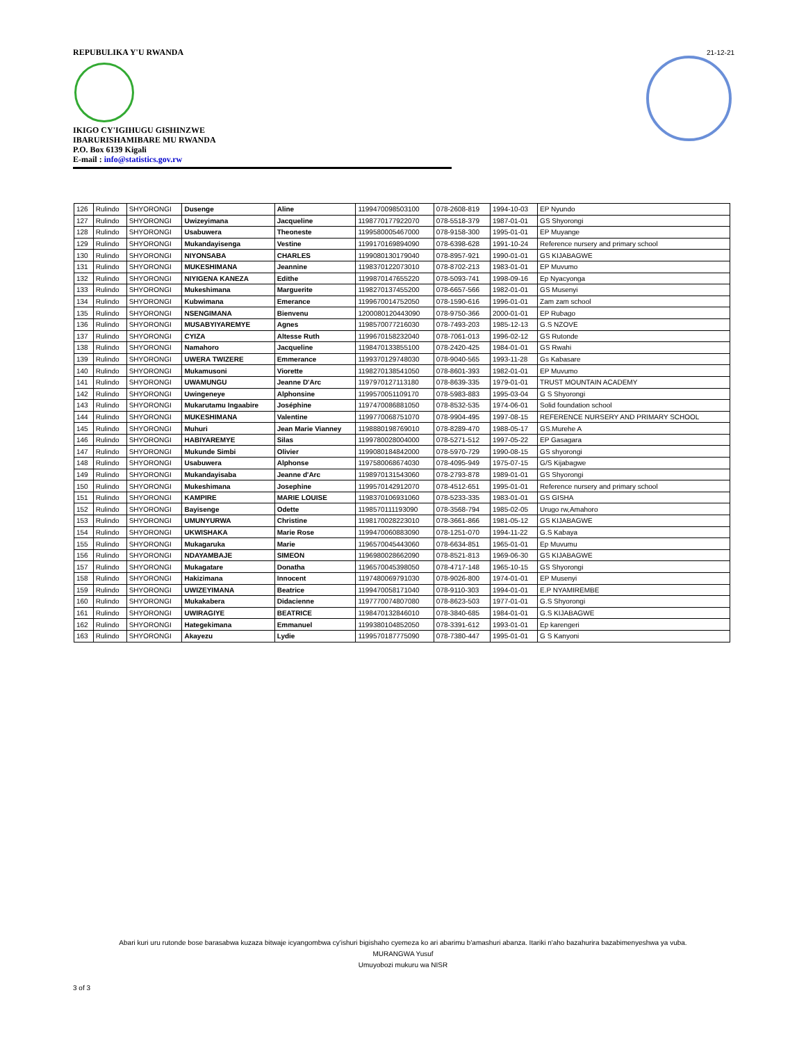REPUBULIKA Y'U RWANDA
IKIGO CY'IGIHUGU GISHINZWE
IBARURISHAMIBARE MU RWANDA
P.O. Box 6139 Kigali
E-mail : info@statistics.gov.rw
21-12-21
| 126 | Rulindo | SHYORONGI | Dusenge | Aline | 1199470098503100 | 078-2608-819 | 1994-10-03 | EP Nyundo |
| 127 | Rulindo | SHYORONGI | Uwizeyimana | Jacqueline | 1198770177922070 | 078-5518-379 | 1987-01-01 | GS Shyorongi |
| 128 | Rulindo | SHYORONGI | Usabuwera | Theoneste | 1199580005467000 | 078-9158-300 | 1995-01-01 | EP Muyange |
| 129 | Rulindo | SHYORONGI | Mukandayisenga | Vestine | 1199170169894090 | 078-6398-628 | 1991-10-24 | Reference nursery and primary school |
| 130 | Rulindo | SHYORONGI | NIYONSABA | CHARLES | 1199080130179040 | 078-8957-921 | 1990-01-01 | GS KIJABAGWE |
| 131 | Rulindo | SHYORONGI | MUKESHIMANA | Jeannine | 1198370122073010 | 078-8702-213 | 1983-01-01 | EP Muvumo |
| 132 | Rulindo | SHYORONGI | NIYIGENA KANEZA | Edithe | 1199870147655220 | 078-5093-741 | 1998-09-16 | Ep Nyacyonga |
| 133 | Rulindo | SHYORONGI | Mukeshimana | Marguerite | 1198270137455200 | 078-6657-566 | 1982-01-01 | GS Musenyi |
| 134 | Rulindo | SHYORONGI | Kubwimana | Emerance | 1199670014752050 | 078-1590-616 | 1996-01-01 | Zam zam school |
| 135 | Rulindo | SHYORONGI | NSENGIMANA | Bienvenu | 1200080120443090 | 078-9750-366 | 2000-01-01 | EP Rubago |
| 136 | Rulindo | SHYORONGI | MUSABYIYAREMYE | Agnes | 1198570077216030 | 078-7493-203 | 1985-12-13 | G.S NZOVE |
| 137 | Rulindo | SHYORONGI | CYIZA | Altesse Ruth | 1199670158232040 | 078-7061-013 | 1996-02-12 | GS Rutonde |
| 138 | Rulindo | SHYORONGI | Namahoro | Jacqueline | 1198470133855100 | 078-2420-425 | 1984-01-01 | GS Rwahi |
| 139 | Rulindo | SHYORONGI | UWERA TWIZERE | Emmerance | 1199370129748030 | 078-9040-565 | 1993-11-28 | Gs Kabasare |
| 140 | Rulindo | SHYORONGI | Mukamusoni | Viorette | 1198270138541050 | 078-8601-393 | 1982-01-01 | EP Muvumo |
| 141 | Rulindo | SHYORONGI | UWAMUNGU | Jeanne D'Arc | 1197970127113180 | 078-8639-335 | 1979-01-01 | TRUST MOUNTAIN ACADEMY |
| 142 | Rulindo | SHYORONGI | Uwingeneye | Alphonsine | 1199570051109170 | 078-5983-883 | 1995-03-04 | G S Shyorongi |
| 143 | Rulindo | SHYORONGI | Mukarutamu Ingaabire | Joséphine | 1197470086881050 | 078-8532-535 | 1974-06-01 | Solid foundation school |
| 144 | Rulindo | SHYORONGI | MUKESHIMANA | Valentine | 1199770068751070 | 078-9904-495 | 1997-08-15 | REFERENCE NURSERY AND PRIMARY SCHOOL |
| 145 | Rulindo | SHYORONGI | Muhuri | Jean Marie Vianney | 1198880198769010 | 078-8289-470 | 1988-05-17 | GS.Murehe A |
| 146 | Rulindo | SHYORONGI | HABIYAREMYE | Silas | 1199780028004000 | 078-5271-512 | 1997-05-22 | EP Gasagara |
| 147 | Rulindo | SHYORONGI | Mukunde Simbi | Olivier | 1199080184842000 | 078-5970-729 | 1990-08-15 | GS shyorongi |
| 148 | Rulindo | SHYORONGI | Usabuwera | Alphonse | 1197580068674030 | 078-4095-949 | 1975-07-15 | G/S Kijabagwe |
| 149 | Rulindo | SHYORONGI | Mukandayisaba | Jeanne d'Arc | 1198970131543060 | 078-2793-878 | 1989-01-01 | GS Shyorongi |
| 150 | Rulindo | SHYORONGI | Mukeshimana | Josephine | 1199570142912070 | 078-4512-651 | 1995-01-01 | Reference nursery and primary school |
| 151 | Rulindo | SHYORONGI | KAMPIRE | MARIE LOUISE | 1198370106931060 | 078-5233-335 | 1983-01-01 | GS GISHA |
| 152 | Rulindo | SHYORONGI | Bayisenge | Odette | 1198570111193090 | 078-3568-794 | 1985-02-05 | Urugo rw,Amahoro |
| 153 | Rulindo | SHYORONGI | UMUNYURWA | Christine | 1198170028223010 | 078-3661-866 | 1981-05-12 | GS KIJABAGWE |
| 154 | Rulindo | SHYORONGI | UKWISHAKA | Marie Rose | 1199470060883090 | 078-1251-070 | 1994-11-22 | G.S Kabaya |
| 155 | Rulindo | SHYORONGI | Mukagaruka | Marie | 1196570045443060 | 078-6634-851 | 1965-01-01 | Ep Muvumu |
| 156 | Rulindo | SHYORONGI | NDAYAMBAJE | SIMEON | 1196980028662090 | 078-8521-813 | 1969-06-30 | GS KIJABAGWE |
| 157 | Rulindo | SHYORONGI | Mukagatare | Donatha | 1196570045398050 | 078-4717-148 | 1965-10-15 | GS Shyorongi |
| 158 | Rulindo | SHYORONGI | Hakizimana | Innocent | 1197480069791030 | 078-9026-800 | 1974-01-01 | EP Musenyi |
| 159 | Rulindo | SHYORONGI | UWIZEYIMANA | Beatrice | 1199470058171040 | 078-9110-303 | 1994-01-01 | E.P NYAMIREMBE |
| 160 | Rulindo | SHYORONGI | Mukakabera | Didacienne | 1197770074807080 | 078-8623-503 | 1977-01-01 | G.S Shyorongi |
| 161 | Rulindo | SHYORONGI | UWIRAGIYE | BEATRICE | 1198470132846010 | 078-3840-685 | 1984-01-01 | G.S KIJABAGWE |
| 162 | Rulindo | SHYORONGI | Hategekimana | Emmanuel | 1199380104852050 | 078-3391-612 | 1993-01-01 | Ep karengeri |
| 163 | Rulindo | SHYORONGI | Akayezu | Lydie | 1199570187775090 | 078-7380-447 | 1995-01-01 | G S Kanyoni |
Abari kuri uru rutonde bose barasabwa kuzaza bitwaje icyangombwa cy'ishuri bigishaho cyemeza ko ari abarimu b'amashuri abanza. Itariki n'aho bazahurira bazabimenyeshwa ya vuba.
MURANGWA Yusuf
Umuyobozi mukuru wa NISR
3 of 3